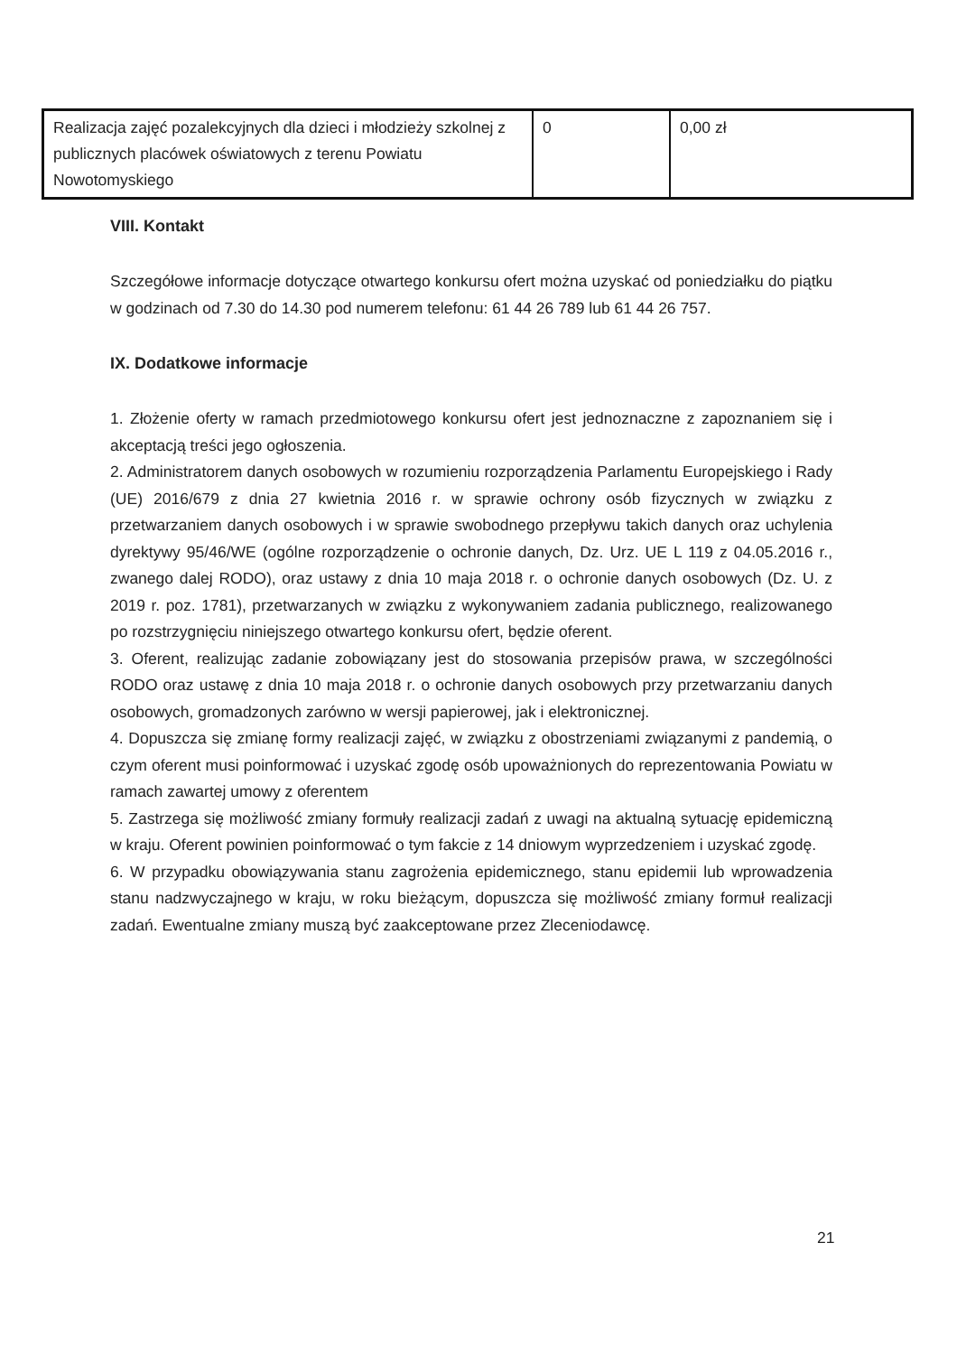| Realizacja zajęć pozalekcyjnych dla dzieci i młodzieży szkolnej z publicznych placówek oświatowych z terenu Powiatu Nowotomyskiego | 0 | 0,00 zł |
VIII. Kontakt
Szczegółowe informacje dotyczące otwartego konkursu ofert można uzyskać od poniedziałku do piątku w godzinach od 7.30 do 14.30 pod numerem telefonu: 61 44 26 789 lub 61 44 26 757.
IX. Dodatkowe informacje
1. Złożenie oferty w ramach przedmiotowego konkursu ofert jest jednoznaczne z zapoznaniem się i akceptacją treści jego ogłoszenia.
2. Administratorem danych osobowych w rozumieniu rozporządzenia Parlamentu Europejskiego i Rady (UE) 2016/679 z dnia 27 kwietnia 2016 r. w sprawie ochrony osób fizycznych w związku z przetwarzaniem danych osobowych i w sprawie swobodnego przepływu takich danych oraz uchylenia dyrektywy 95/46/WE (ogólne rozporządzenie o ochronie danych, Dz. Urz. UE L 119 z 04.05.2016 r., zwanego dalej RODO), oraz ustawy z dnia 10 maja 2018 r. o ochronie danych osobowych (Dz. U. z 2019 r. poz. 1781), przetwarzanych w związku z wykonywaniem zadania publicznego, realizowanego po rozstrzygnięciu niniejszego otwartego konkursu ofert, będzie oferent.
3. Oferent, realizując zadanie zobowiązany jest do stosowania przepisów prawa, w szczególności RODO oraz ustawę z dnia 10 maja 2018 r. o ochronie danych osobowych przy przetwarzaniu danych osobowych, gromadzonych zarówno w wersji papierowej, jak i elektronicznej.
4. Dopuszcza się zmianę formy realizacji zajęć, w związku z obostrzeniami związanymi z pandemią, o czym oferent musi poinformować i uzyskać zgodę osób upoważnionych do reprezentowania Powiatu w ramach zawartej umowy z oferentem
5. Zastrzega się możliwość zmiany formuły realizacji zadań z uwagi na aktualną sytuację epidemiczną w kraju. Oferent powinien poinformować o tym fakcie z 14 dniowym wyprzedzeniem i uzyskać zgodę.
6. W przypadku obowiązywania stanu zagrożenia epidemicznego, stanu epidemii lub wprowadzenia stanu nadzwyczajnego w kraju, w roku bieżącym, dopuszcza się możliwość zmiany formuł realizacji zadań. Ewentualne zmiany muszą być zaakceptowane przez Zleceniodawcę.
21